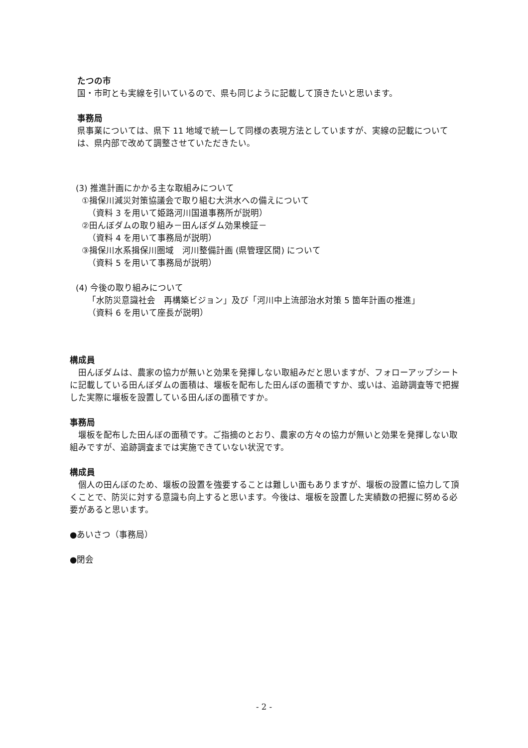たつの市
国・市町とも実線を引いているので、県も同じように記載して頂きたいと思います。
事務局
県事業については、県下 11 地域で統一して同様の表現方法としていますが、実線の記載については、県内部で改めて調整させていただきたい。
(3) 推進計画にかかる主な取組みについて
①揖保川減災対策協議会で取り組む大洪水への備えについて
（資料 3 を用いて姫路河川国道事務所が説明）
②田んぼダムの取り組み－田んぼダム効果検証－
（資料 4 を用いて事務局が説明）
③揖保川水系揖保川圏域　河川整備計画 (県管理区間) について
（資料 5 を用いて事務局が説明）
(4) 今後の取り組みについて
「水防災意識社会　再構築ビジョン」及び「河川中上流部治水対策 5 箇年計画の推進」
（資料 6 を用いて座長が説明）
構成員
　田んぼダムは、農家の協力が無いと効果を発揮しない取組みだと思いますが、フォローアップシートに記載している田んぼダムの面積は、堰板を配布した田んぼの面積ですか、或いは、追跡調査等で把握した実際に堰板を設置している田んぼの面積ですか。
事務局
　堰板を配布した田んぼの面積です。ご指摘のとおり、農家の方々の協力が無いと効果を発揮しない取組みですが、追跡調査までは実施できていない状況です。
構成員
　個人の田んぼのため、堰板の設置を強要することは難しい面もありますが、堰板の設置に協力して頂くことで、防災に対する意識も向上すると思います。今後は、堰板を設置した実績数の把握に努める必要があると思います。
●あいさつ（事務局）
●閉会
- 2 -